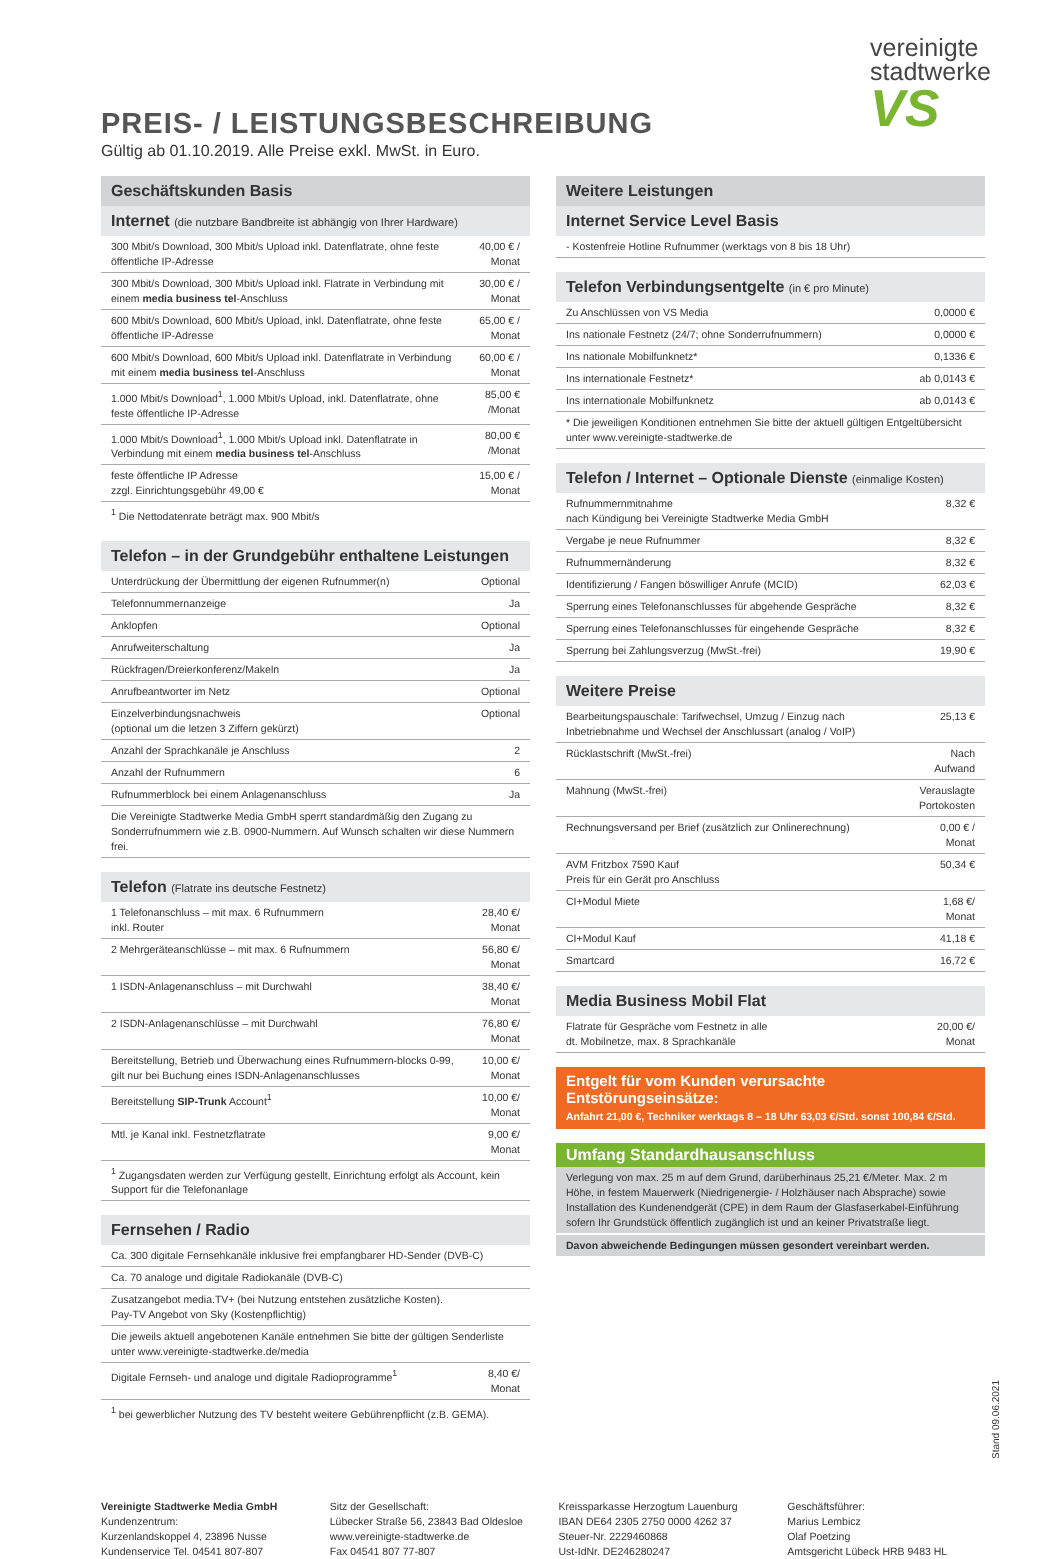vereinigte
stadtwerke
VS
PREIS- / LEISTUNGSBESCHREIBUNG
Gültig ab 01.10.2019. Alle Preise exkl. MwSt. in Euro.
Geschäftskunden Basis
Internet (die nutzbare Bandbreite ist abhängig von Ihrer Hardware)
| 300 Mbit/s Download, 300 Mbit/s Upload inkl. Datenflatrate, ohne feste öffentliche IP-Adresse | 40,00 € / Monat |
| 300 Mbit/s Download, 300 Mbit/s Upload inkl. Flatrate in Verbindung mit einem media business tel -Anschluss | 30,00 € / Monat |
| 600 Mbit/s Download, 600 Mbit/s Upload, inkl. Datenflatrate, ohne feste öffentliche IP-Adresse | 65,00 € / Monat |
| 600 Mbit/s Download, 600 Mbit/s Upload inkl. Datenflatrate in Verbindung mit einem media business tel -Anschluss | 60,00 € / Monat |
| 1.000 Mbit/s Download<sup>1</sup>, 1.000 Mbit/s Upload, inkl. Datenflatrate, ohne feste öffentliche IP-Adresse | 85,00 € /Monat |
| 1.000 Mbit/s Download<sup>1</sup>, 1.000 Mbit/s Upload inkl. Datenflatrate in Verbindung mit einem media business tel -Anschluss | 80,00 € /Monat |
| feste öffentliche IP Adresse zzgl. Einrichtungsgebühr 49,00 € | 15,00 € / Monat |
| <sup>1</sup> Die Nettodatenrate beträgt max. 900 Mbit/s | |
Telefon – in der Grundgebühr enthaltene Leistungen
| Unterdrückung der Übermittlung der eigenen Rufnummer(n) | Optional |
| Telefonnummernanzeige | Ja |
| Anklopfen | Optional |
| Anrufweiterschaltung | Ja |
| Rückfragen/Dreierkonferenz/Makeln | Ja |
| Anrufbeantworter im Netz | Optional |
| Einzelverbindungsnachweis (optional um die letzen 3 Ziffern gekürzt) | Optional |
| Anzahl der Sprachkanäle je Anschluss | 2 |
| Anzahl der Rufnummern | 6 |
| Rufnummerblock bei einem Anlagenanschluss | Ja |
| Die Vereinigte Stadtwerke Media GmbH sperrt standardmäßig den Zugang zu Sonderrufnummern wie z.B. 0900-Nummern. Auf Wunsch schalten wir diese Nummern frei. | |
Telefon (Flatrate ins deutsche Festnetz)
| 1 Telefonanschluss – mit max. 6 Rufnummern inkl. Router | 28,40 €/ Monat |
| 2 Mehrgeräteanschlüsse – mit max. 6 Rufnummern | 56,80 €/ Monat |
| 1 ISDN-Anlagenanschluss – mit Durchwahl | 38,40 €/ Monat |
| 2 ISDN-Anlagenanschlüsse – mit Durchwahl | 76,80 €/ Monat |
| Bereitstellung, Betrieb und Überwachung eines Rufnummern-blocks 0-99, gilt nur bei Buchung eines ISDN-Anlagenanschlusses | 10,00 €/ Monat |
| Bereitstellung SIP-Trunk Account<sup>1</sup> | 10,00 €/ Monat |
| Mtl. je Kanal inkl. Festnetzflatrate | 9,00 €/ Monat |
| <sup>1</sup> Zugangsdaten werden zur Verfügung gestellt, Einrichtung erfolgt als Account, kein Support für die Telefonanlage | |
Fernsehen / Radio
| Ca. 300 digitale Fernsehkanäle inklusive frei empfangbarer HD-Sender (DVB-C) | |
| Ca. 70 analoge und digitale Radiokanäle (DVB-C) | |
| Zusatzangebot media.TV+ (bei Nutzung entstehen zusätzliche Kosten). Pay-TV Angebot von Sky (Kostenpflichtig) | |
| Die jeweils aktuell angebotenen Kanäle entnehmen Sie bitte der gültigen Senderliste unter www.vereinigte-stadtwerke.de/media | |
| Digitale Fernseh- und analoge und digitale Radioprogramme<sup>1</sup> | 8,40 €/ Monat |
| <sup>1</sup> bei gewerblicher Nutzung des TV besteht weitere Gebührenpflicht (z.B. GEMA). | |
Weitere Leistungen
Internet Service Level Basis
| - Kostenfreie Hotline Rufnummer (werktags von 8 bis 18 Uhr) |
Telefon Verbindungsentgelte (in € pro Minute)
| Zu Anschlüssen von VS Media | 0,0000 € |
| Ins nationale Festnetz (24/7; ohne Sonderrufnummern) | 0,0000 € |
| Ins nationale Mobilfunknetz* | 0,1336 € |
| Ins internationale Festnetz* | ab 0,0143 € |
| Ins internationale Mobilfunknetz | ab 0,0143 € |
| * Die jeweiligen Konditionen entnehmen Sie bitte der aktuell gültigen Entgeltübersicht unter www.vereinigte-stadtwerke.de | |
Telefon / Internet – Optionale Dienste (einmalige Kosten)
| Rufnummernmitnahme nach Kündigung bei Vereinigte Stadtwerke Media GmbH | 8,32 € |
| Vergabe je neue Rufnummer | 8,32 € |
| Rufnummernänderung | 8,32 € |
| Identifizierung / Fangen böswilliger Anrufe (MCID) | 62,03 € |
| Sperrung eines Telefonanschlusses für abgehende Gespräche | 8,32 € |
| Sperrung eines Telefonanschlusses für eingehende Gespräche | 8,32 € |
| Sperrung bei Zahlungsverzug (MwSt.-frei) | 19,90 € |
Weitere Preise
| Bearbeitungspauschale: Tarifwechsel, Umzug / Einzug nach Inbetriebnahme und Wechsel der Anschlussart (analog / VoIP) | 25,13 € |
| Rücklastschrift (MwSt.-frei) | Nach Aufwand |
| Mahnung (MwSt.-frei) | Verauslagte Portokosten |
| Rechnungsversand per Brief (zusätzlich zur Onlinerechnung) | 0,00 € / Monat |
| AVM Fritzbox 7590 Kauf Preis für ein Gerät pro Anschluss | 50,34 € |
| CI+Modul Miete | 1,68 €/ Monat |
| CI+Modul Kauf | 41,18 € |
| Smartcard | 16,72 € |
Media Business Mobil Flat
| Flatrate für Gespräche vom Festnetz in alle dt. Mobilnetze, max. 8 Sprachkanäle | 20,00 €/ Monat |
Entgelt für vom Kunden verursachte Entstörungseinsätze:
Anfahrt 21,00 €, Techniker werktags 8 – 18 Uhr 63,03 €/Std. sonst 100,84 €/Std.
Umfang Standardhausanschluss
Verlegung von max. 25 m auf dem Grund, darüberhinaus 25,21 €/Meter. Max. 2 m Höhe, in festem Mauerwerk (Niedrigenergie- / Holzhäuser nach Absprache) sowie Installation des Kundenendgerät (CPE) in dem Raum der Glasfaserkabel-Einführung sofern Ihr Grundstück öffentlich zugänglich ist und an keiner Privatstraße liegt.
Davon abweichende Bedingungen müssen gesondert vereinbart werden.
Vereinigte Stadtwerke Media GmbH
Kundenzentrum:
Kurzenlandskoppel 4, 23896 Nusse
Kundenservice Tel. 04541 807-807
Sitz der Gesellschaft:
Lübecker Straße 56, 23843 Bad Oldesloe
www.vereinigte-stadtwerke.de
Fax 04541 807 77-807
Kreissparkasse Herzogtum Lauenburg
IBAN DE64 2305 2750 0000 4262 37
Steuer-Nr. 2229460868
Ust-IdNr. DE246280247
Geschäftsführer:
Marius Lembicz
Olaf Poetzing
Amtsgericht Lübeck HRB 9483 HL
Stand 09.06.2021